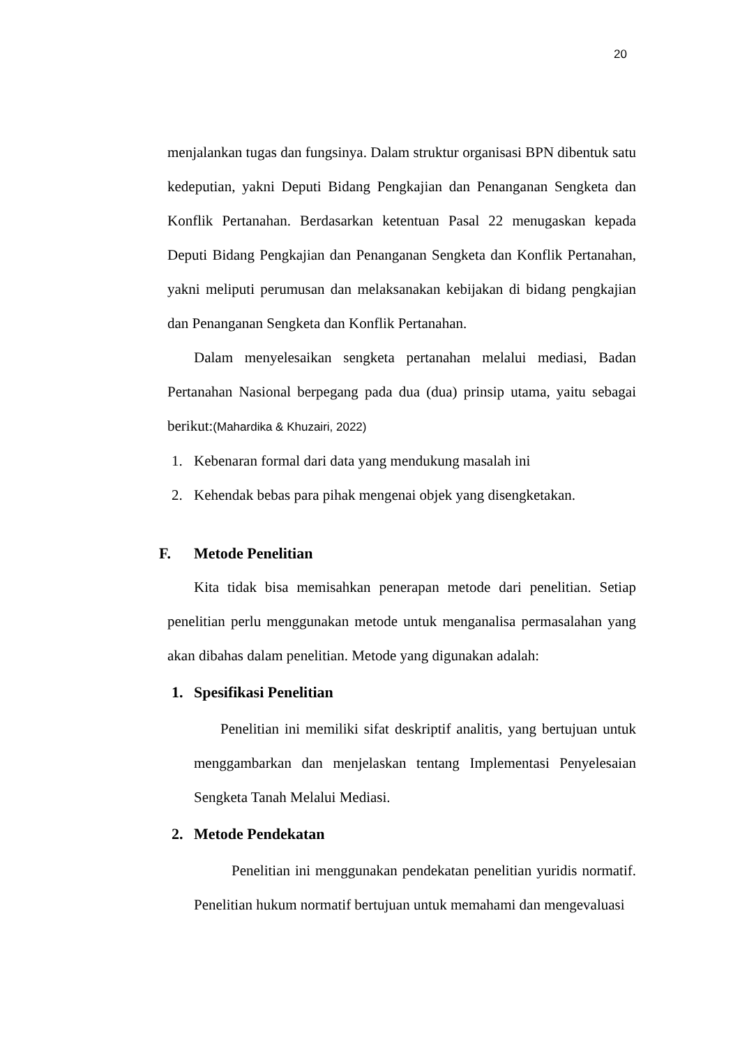20
menjalankan tugas dan fungsinya. Dalam struktur organisasi BPN dibentuk satu kedeputian, yakni Deputi Bidang Pengkajian dan Penanganan Sengketa dan Konflik Pertanahan. Berdasarkan ketentuan Pasal 22 menugaskan kepada Deputi Bidang Pengkajian dan Penanganan Sengketa dan Konflik Pertanahan, yakni meliputi perumusan dan melaksanakan kebijakan di bidang pengkajian dan Penanganan Sengketa dan Konflik Pertanahan.
Dalam menyelesaikan sengketa pertanahan melalui mediasi, Badan Pertanahan Nasional berpegang pada dua (dua) prinsip utama, yaitu sebagai berikut:(Mahardika & Khuzairi, 2022)
1. Kebenaran formal dari data yang mendukung masalah ini
2. Kehendak bebas para pihak mengenai objek yang disengketakan.
F. Metode Penelitian
Kita tidak bisa memisahkan penerapan metode dari penelitian. Setiap penelitian perlu menggunakan metode untuk menganalisa permasalahan yang akan dibahas dalam penelitian. Metode yang digunakan adalah:
1. Spesifikasi Penelitian
Penelitian ini memiliki sifat deskriptif analitis, yang bertujuan untuk menggambarkan dan menjelaskan tentang Implementasi Penyelesaian Sengketa Tanah Melalui Mediasi.
2. Metode Pendekatan
Penelitian ini menggunakan pendekatan penelitian yuridis normatif. Penelitian hukum normatif bertujuan untuk memahami dan mengevaluasi